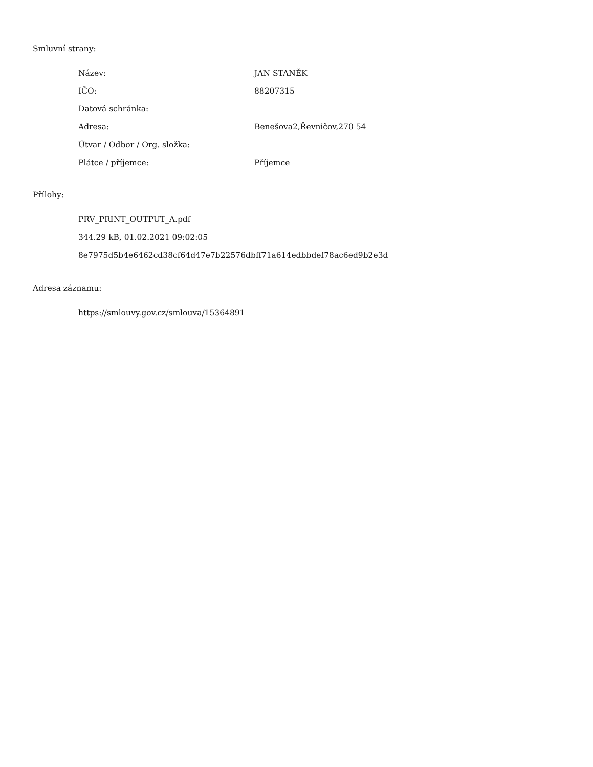Smluvní strany:
| Název: | JAN STANĚK |
| IČO: | 88207315 |
| Datová schránka: | |
| Adresa: | Benešova2,Řevničov,270 54 |
| Útvar / Odbor / Org. složka: | |
| Plátce / příjemce: | Příjemce |
Přílohy:
PRV_PRINT_OUTPUT_A.pdf
344.29 kB, 01.02.2021 09:02:05
8e7975d5b4e6462cd38cf64d47e7b22576dbff71a614edbbdef78ac6ed9b2e3d
Adresa záznamu:
https://smlouvy.gov.cz/smlouva/15364891